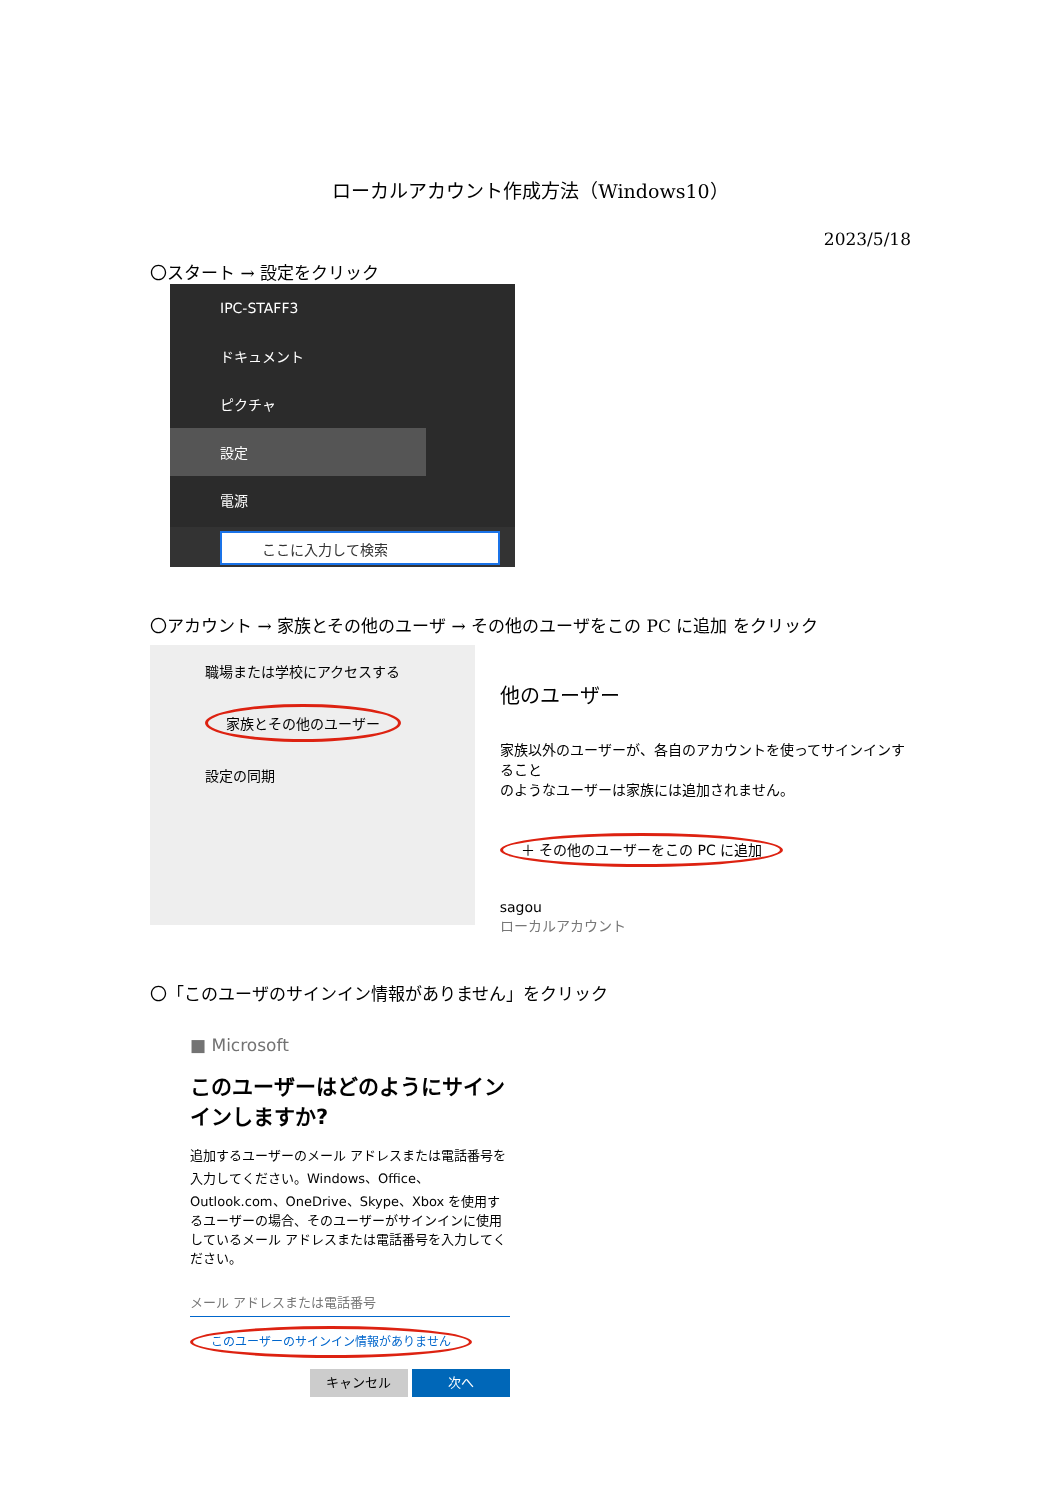ローカルアカウント作成方法（Windows10）
2023/5/18
〇スタート → 設定をクリック
IPC-STAFF3
ドキュメント
ピクチャ
設定
電源
ここに入力して検索
〇アカウント → 家族とその他のユーザ → その他のユーザをこの PC に追加 をクリック
職場または学校にアクセスする
家族とその他のユーザー
設定の同期
他のユーザー
家族以外のユーザーが、各自のアカウントを使ってサインインすること
のようなユーザーは家族には追加されません。
＋ その他のユーザーをこの PC に追加
sagou
ローカルアカウント
〇「このユーザのサインイン情報がありません」をクリック
■ Microsoft
このユーザーはどのようにサインインしますか?
追加するユーザーのメール アドレスまたは電話番号を入力してください。Windows、Office、Outlook.com、OneDrive、Skype、Xbox を使用するユーザーの場合、そのユーザーがサインインに使用しているメール アドレスまたは電話番号を入力してください。
メール アドレスまたは電話番号
このユーザーのサインイン情報がありません
キャンセル 次へ